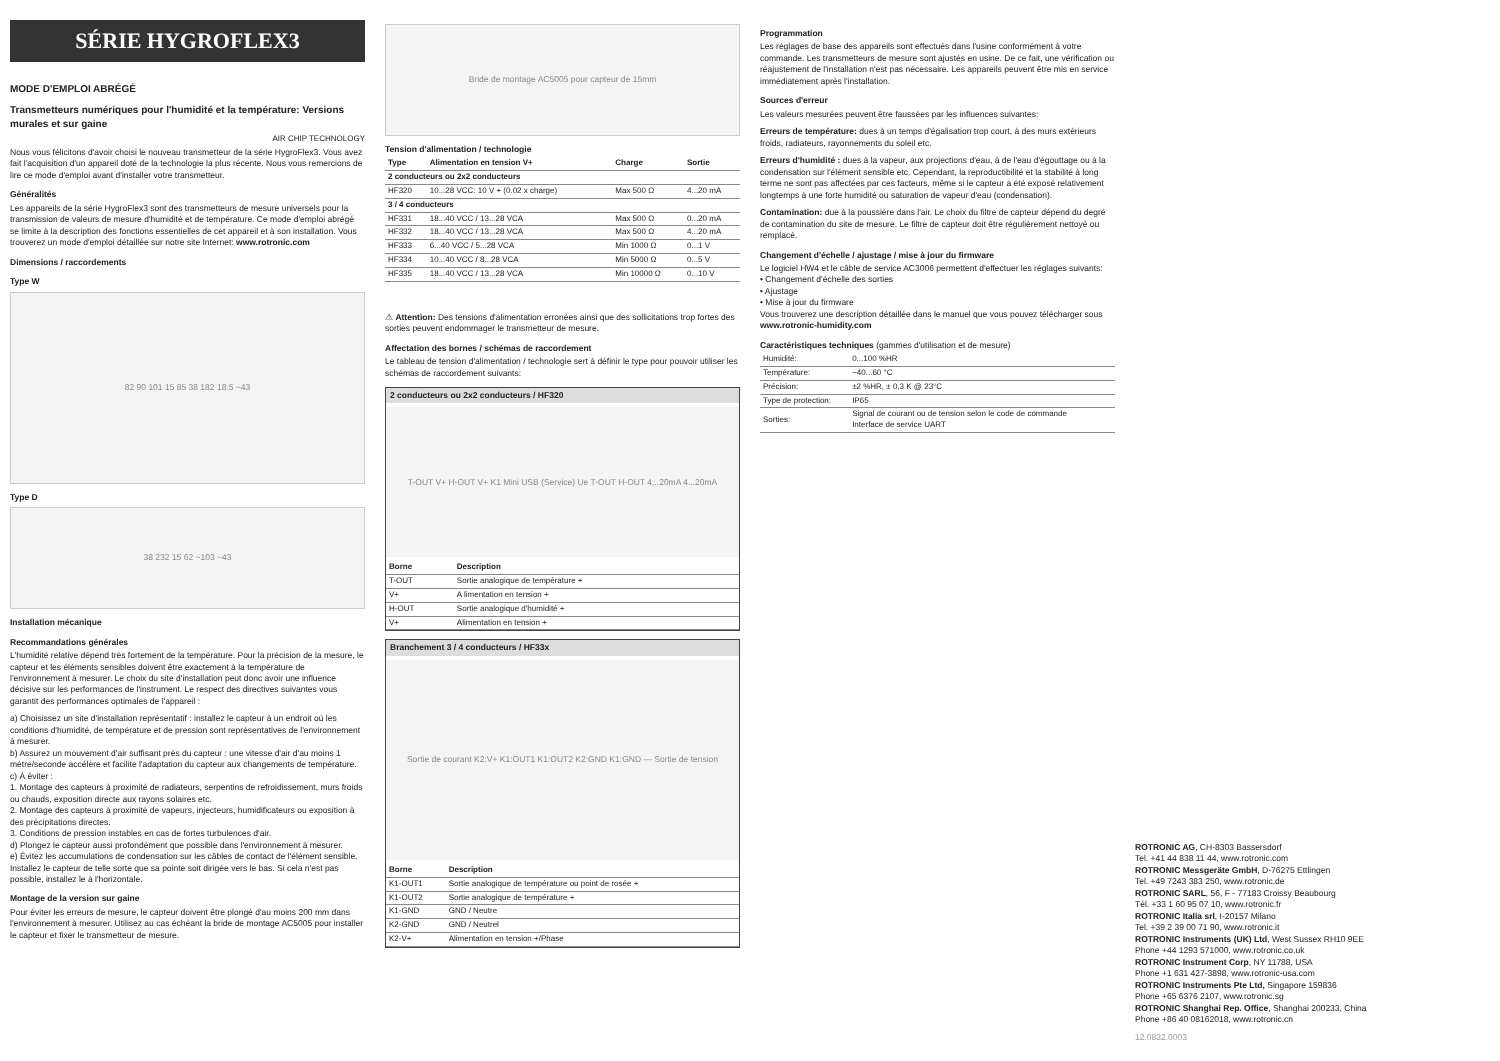SÉRIE HYGROFLEX3
MODE D'EMPLOI ABRÉGÉ
Transmetteurs numériques pour l'humidité et la température: Versions murales et sur gaine
AIR CHIP TECHNOLOGY
Nous vous félicitons d'avoir choisi le nouveau transmetteur de la série HygroFlex3. Vous avez fait l'acquisition d'un appareil doté de la technologie la plus récente. Nous vous remercions de lire ce mode d'emploi avant d'installer votre transmetteur.
Généralités
Les appareils de la série HygroFlex3 sont des transmetteurs de mesure universels pour la transmission de valeurs de mesure d'humidité et de température. Ce mode d'emploi abrégé se limite à la description des fonctions essentielles de cet appareil et à son installation. Vous trouverez un mode d'emploi détaillée sur notre site Internet: www.rotronic.com
Dimensions / raccordements
Type W
82 90 101 15 85 38 182 18.5 ~43
Type D
38 232 15 62 ~103 ~43
Installation mécanique
Recommandations générales
L'humidité relative dépend très fortement de la température. Pour la précision de la mesure, le capteur et les éléments sensibles doivent être exactement à la température de l'environnement à mesurer. Le choix du site d'installation peut donc avoir une influence décisive sur les performances de l'instrument. Le respect des directives suivantes vous garantit des performances optimales de l'appareil :
a) Choisissez un site d'installation représentatif : installez le capteur à un endroit où les conditions d'humidité, de température et de pression sont représentatives de l'environnement à mesurer.
b) Assurez un mouvement d'air suffisant près du capteur : une vitesse d'air d'au moins 1 mètre/seconde accélère et facilite l'adaptation du capteur aux changements de température.
c) À éviter :
1. Montage des capteurs à proximité de radiateurs, serpentins de refroidissement, murs froids ou chauds, exposition directe aux rayons solaires etc.
2. Montage des capteurs à proximité de vapeurs, injecteurs, humidificateurs ou exposition à des précipitations directes.
3. Conditions de pression instables en cas de fortes turbulences d'air.
d) Plongez le capteur aussi profondément que possible dans l'environnement à mesurer.
e) Évitez les accumulations de condensation sur les câbles de contact de l'élément sensible. Installez le capteur de telle sorte que sa pointe soit dirigée vers le bas. Si cela n'est pas possible, installez le à l'horizontale.
Montage de la version sur gaine
Pour éviter les erreurs de mesure, le capteur doivent être plongé d'au moins 200 mm dans l'environnement à mesurer. Utilisez au cas échéant la bride de montage AC5005 pour installer le capteur et fixer le transmetteur de mesure.
Bride de montage AC5005 pour capteur de 15mm
Tension d'alimentation / technologie
| Type | Alimentation en tension V+ | Charge | Sortie |
| --- | --- | --- | --- |
| 2 conducteurs ou 2x2 conducteurs | | | |
| HF320 | 10...28 VCC: 10 V + (0.02 x charge) | Max 500 Ω | 4...20 mA |
| 3 / 4 conducteurs | | | |
| HF331 | 18...40 VCC / 13...28 VCA | Max 500 Ω | 0...20 mA |
| HF332 | 18...40 VCC / 13...28 VCA | Max 500 Ω | 4...20 mA |
| HF333 | 6...40 VCC / 5...28 VCA | Min 1000 Ω | 0...1 V |
| HF334 | 10...40 VCC / 8...28 VCA | Min 5000 Ω | 0...5 V |
| HF335 | 18...40 VCC / 13...28 VCA | Min 10000 Ω | 0...10 V |
⚠ Attention: Des tensions d'alimentation erronées ainsi que des sollicitations trop fortes des sorties peuvent endommager le transmetteur de mesure.
Affectation des bornes / schémas de raccordement
Le tableau de tension d'alimentation / technologie sert à définir le type pour pouvoir utiliser les schémas de raccordement suivants:
2 conducteurs ou 2x2 conducteurs / HF320
T-OUT V+ H-OUT V+ K1 Mini USB (Service) Ue T-OUT H-OUT 4...20mA 4...20mA
| Borne | Description |
| --- | --- |
| T-OUT | Sortie analogique de température + |
| V+ | A limentation en tension + |
| H-OUT | Sortie analogique d'humidité + |
| V+ | Alimentation en tension + |
Branchement 3 / 4 conducteurs / HF33x
Sortie de courant K2:V+ K1:OUT1 K1:OUT2 K2:GND K1:GND — Sortie de tension
| Borne | Description |
| --- | --- |
| K1-OUT1 | Sortie analogique de température ou point de rosée + |
| K1-OUT2 | Sortie analogique de température + |
| K1-GND | GND / Neutre |
| K2-GND | GND / Neutrel |
| K2-V+ | Alimentation en tension +/Phase |
Programmation
Les réglages de base des appareils sont effectués dans l'usine conformément à votre commande. Les transmetteurs de mesure sont ajustés en usine. De ce fait, une vérification ou réajustement de l'installation n'est pas nécessaire. Les appareils peuvent être mis en service immédiatement après l'installation.
Sources d'erreur
Les valeurs mesurées peuvent être faussées par les influences suivantes:
Erreurs de température: dues à un temps d'égalisation trop court, à des murs extérieurs froids, radiateurs, rayonnements du soleil etc.
Erreurs d'humidité : dues à la vapeur, aux projections d'eau, à de l'eau d'égouttage ou à la condensation sur l'élément sensible etc. Cependant, la reproductibilité et la stabilité à long terme ne sont pas affectées par ces facteurs, même si le capteur a été exposé relativement longtemps à une forte humidité ou saturation de vapeur d'eau (condensation).
Contamination: due à la poussière dans l'air. Le choix du filtre de capteur dépend du degré de contamination du site de mesure. Le filtre de capteur doit être régulièrement nettoyé ou remplacé.
Changement d'échelle / ajustage / mise à jour du firmware
Le logiciel HW4 et le câble de service AC3006 permettent d'effectuer les réglages suivants:
• Changement d'échelle des sorties
• Ajustage
• Mise à jour du firmware
Vous trouverez une description détaillée dans le manuel que vous pouvez télécharger sous www.rotronic-humidity.com
Caractéristiques techniques (gammes d'utilisation et de mesure)
| Humidité: | 0...100 %HR |
| Température: | −40...60 °C |
| Précision: | ±2 %HR, ± 0,3 K @ 23°C |
| Type de protection: | IP65 |
| Sorties: | Signal de courant ou de tension selon le code de commande Interface de service UART |
ROTRONIC AG, CH-8303 Bassersdorf
Tel. +41 44 838 11 44, www.rotronic.com
ROTRONIC Messgeräte GmbH, D-76275 Ettlingen
Tel. +49 7243 383 250, www.rotronic.de
ROTRONIC SARL, 56, F - 77183 Croissy Beaubourg
Tél. +33 1 60 95 07 10, www.rotronic.fr
ROTRONIC Italia srl, I-20157 Milano
Tel. +39 2 39 00 71 90, www.rotronic.it
ROTRONIC Instruments (UK) Ltd, West Sussex RH10 9EE
Phone +44 1293 571000, www.rotronic.co.uk
ROTRONIC Instrument Corp, NY 11788, USA
Phone +1 631 427-3898, www.rotronic-usa.com
ROTRONIC Instruments Pte Ltd, Singapore 159836
Phone +65 6376 2107, www.rotronic.sg
ROTRONIC Shanghai Rep. Office, Shanghai 200233, China
Phone +86 40 08162018, www.rotronic.cn
12.0832.0003